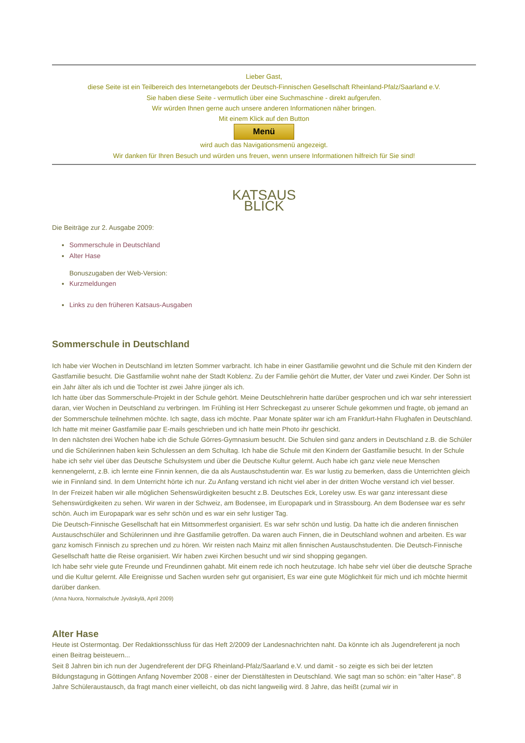Lieber Gast,
diese Seite ist ein Teilbereich des Internetangebots der Deutsch-Finnischen Gesellschaft Rheinland-Pfalz/Saarland e.V.
Sie haben diese Seite - vermutlich über eine Suchmaschine - direkt aufgerufen.
Wir würden Ihnen gerne auch unsere anderen Informationen näher bringen.
Mit einem Klick auf den Button
Menü
wird auch das Navigationsmenü angezeigt.
Wir danken für Ihren Besuch und würden uns freuen, wenn unsere Informationen hilfreich für Sie sind!
KATSAUS
BLICK
Die Beiträge zur 2. Ausgabe 2009:
Sommerschule in Deutschland
Alter Hase
Bonuszugaben der Web-Version:
Kurzmeldungen
Links zu den früheren Katsaus-Ausgaben
Sommerschule in Deutschland
Ich habe vier Wochen in Deutschland im letzten Sommer varbracht. Ich habe in einer Gastfamilie gewohnt und die Schule mit den Kindern der Gastfamilie besucht. Die Gastfamilie wohnt nahe der Stadt Koblenz. Zu der Familie gehört die Mutter, der Vater und zwei Kinder. Der Sohn ist ein Jahr älter als ich und die Tochter ist zwei Jahre jünger als ich.
Ich hatte über das Sommerschule-Projekt in der Schule gehört. Meine Deutschlehrerin hatte darüber gesprochen und ich war sehr interessiert daran, vier Wochen in Deutschland zu verbringen. Im Frühling ist Herr Schreckegast zu unserer Schule gekommen und fragte, ob jemand an der Sommerschule teilnehmen möchte. Ich sagte, dass ich möchte. Paar Monate später war ich am Frankfurt-Hahn Flughafen in Deutschland. Ich hatte mit meiner Gastfamilie paar E-mails geschrieben und ich hatte mein Photo ihr geschickt.
In den nächsten drei Wochen habe ich die Schule Görres-Gymnasium besucht. Die Schulen sind ganz anders in Deutschland z.B. die Schüler und die Schülerinnen haben kein Schulessen an dem Schultag. Ich habe die Schule mit den Kindern der Gastfamilie besucht. In der Schule habe ich sehr viel über das Deutsche Schulsystem und über die Deutsche Kultur gelernt. Auch habe ich ganz viele neue Menschen kennengelernt, z.B. ich lernte eine Finnin kennen, die da als Austauschstudentin war. Es war lustig zu bemerken, dass die Unterrichten gleich wie in Finnland sind. In dem Unterricht hörte ich nur. Zu Anfang verstand ich nicht viel aber in der dritten Woche verstand ich viel besser.
In der Freizeit haben wir alle möglichen Sehenswürdigkeiten besucht z.B. Deutsches Eck, Loreley usw. Es war ganz interessant diese Sehenswürdigkeiten zu sehen. Wir waren in der Schweiz, am Bodensee, im Europapark und in Strassbourg. An dem Bodensee war es sehr schön. Auch im Europapark war es sehr schön und es war ein sehr lustiger Tag.
Die Deutsch-Finnische Gesellschaft hat ein Mittsommerfest organisiert. Es war sehr schön und lustig. Da hatte ich die anderen finnischen Austauschschüler and Schülerinnen und ihre Gastfamilie getroffen. Da waren auch Finnen, die in Deutschland wohnen and arbeiten. Es war ganz komisch Finnisch zu sprechen und zu hören. Wir reisten nach Mainz mit allen finnischen Austauschstudenten. Die Deutsch-Finnische Gesellschaft hatte die Reise organisiert. Wir haben zwei Kirchen besucht und wir sind shopping gegangen.
Ich habe sehr viele gute Freunde und Freundinnen gahabt. Mit einem rede ich noch heutzutage. Ich habe sehr viel über die deutsche Sprache und die Kultur gelernt. Alle Ereignisse und Sachen wurden sehr gut organisiert, Es war eine gute Möglichkeit für mich und ich möchte hiermit darüber danken.
(Anna Nuora, Normalschule Jyväskylä, April 2009)
Alter Hase
Heute ist Ostermontag. Der Redaktionsschluss für das Heft 2/2009 der Landesnachrichten naht. Da könnte ich als Jugendreferent ja noch einen Beitrag beisteuern...
Seit 8 Jahren bin ich nun der Jugendreferent der DFG Rheinland-Pfalz/Saarland e.V. und damit - so zeigte es sich bei der letzten Bildungstagung in Göttingen Anfang November 2008 - einer der Dienstältesten in Deutschland. Wie sagt man so schön: ein "alter Hase". 8 Jahre Schüleraustausch, da fragt manch einer vielleicht, ob das nicht langweilig wird. 8 Jahre, das heißt (zumal wir in